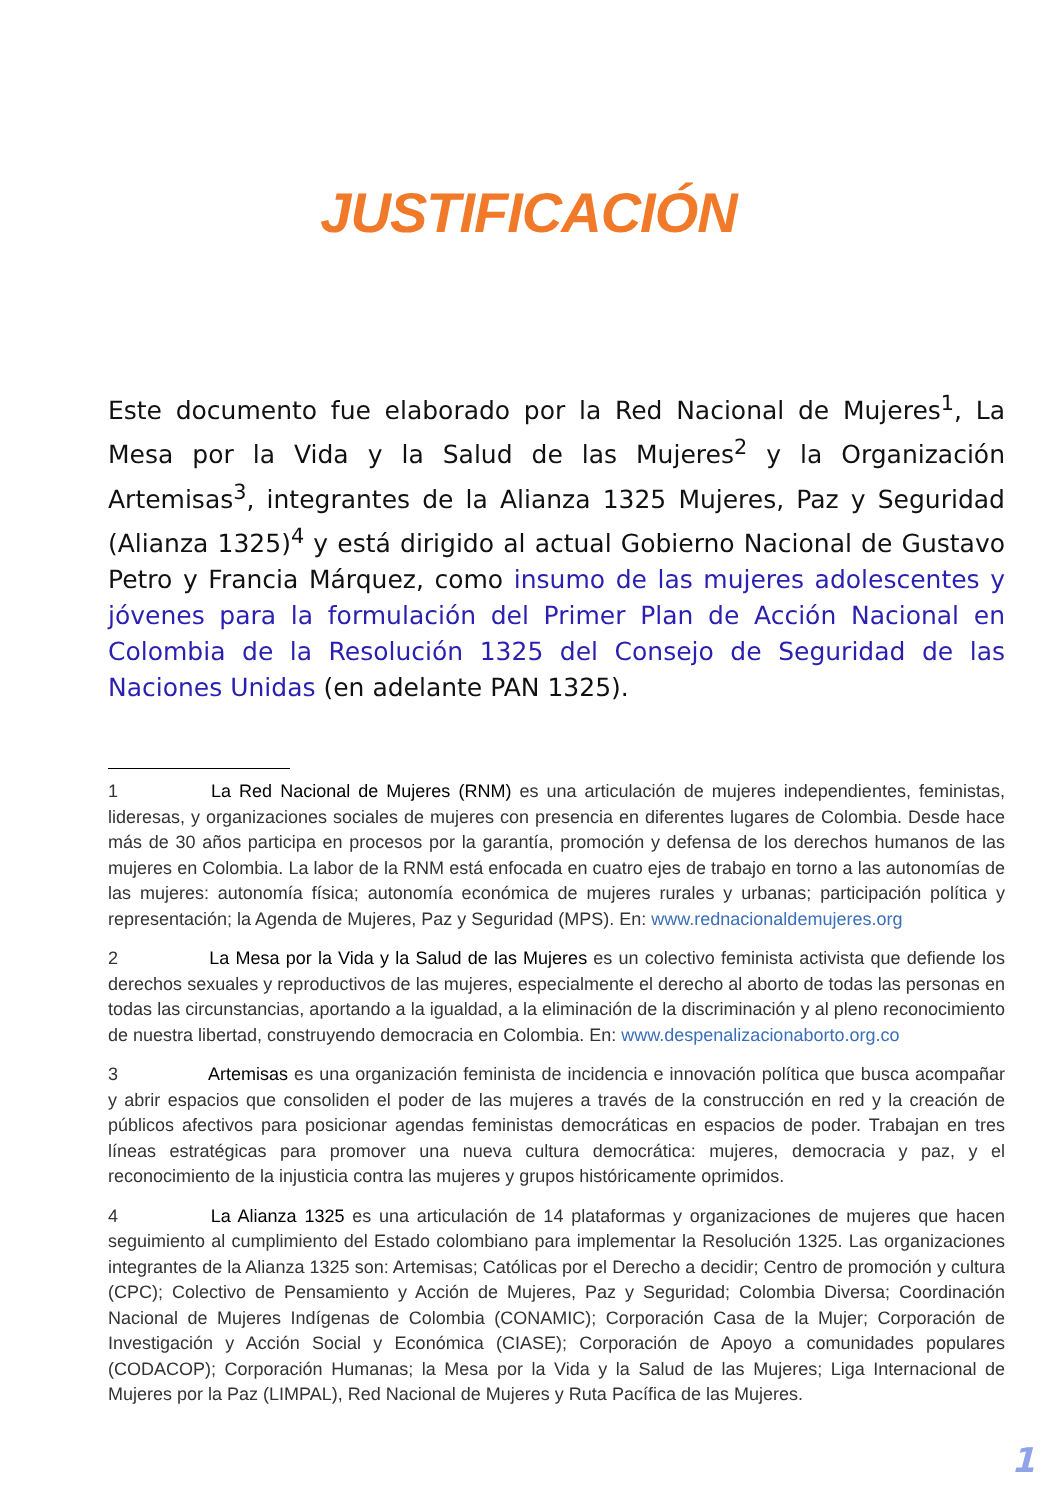JUSTIFICACIÓN
Este documento fue elaborado por la Red Nacional de Mujeres<sup>1</sup>, La Mesa por la Vida y la Salud de las Mujeres<sup>2</sup> y la Organización Artemisas<sup>3</sup>, integrantes de la Alianza 1325 Mujeres, Paz y Seguridad (Alianza 1325)<sup>4</sup> y está dirigido al actual Gobierno Nacional de Gustavo Petro y Francia Márquez, como insumo de las mujeres adolescentes y jóvenes para la formulación del Primer Plan de Acción Nacional en Colombia de la Resolución 1325 del Consejo de Seguridad de las Naciones Unidas (en adelante PAN 1325).
1 La Red Nacional de Mujeres (RNM) es una articulación de mujeres independientes, feministas, lideresas, y organizaciones sociales de mujeres con presencia en diferentes lugares de Colombia. Desde hace más de 30 años participa en procesos por la garantía, promoción y defensa de los derechos humanos de las mujeres en Colombia. La labor de la RNM está enfocada en cuatro ejes de trabajo en torno a las autonomías de las mujeres: autonomía física; autonomía económica de mujeres rurales y urbanas; participación política y representación; la Agenda de Mujeres, Paz y Seguridad (MPS). En: www.rednacionaldemujeres.org
2 La Mesa por la Vida y la Salud de las Mujeres es un colectivo feminista activista que defiende los derechos sexuales y reproductivos de las mujeres, especialmente el derecho al aborto de todas las personas en todas las circunstancias, aportando a la igualdad, a la eliminación de la discriminación y al pleno reconocimiento de nuestra libertad, construyendo democracia en Colombia. En: www.despenalizacionaborto.org.co
3 Artemisas es una organización feminista de incidencia e innovación política que busca acompañar y abrir espacios que consoliden el poder de las mujeres a través de la construcción en red y la creación de públicos afectivos para posicionar agendas feministas democráticas en espacios de poder. Trabajan en tres líneas estratégicas para promover una nueva cultura democrática: mujeres, democracia y paz, y el reconocimiento de la injusticia contra las mujeres y grupos históricamente oprimidos.
4 La Alianza 1325 es una articulación de 14 plataformas y organizaciones de mujeres que hacen seguimiento al cumplimiento del Estado colombiano para implementar la Resolución 1325. Las organizaciones integrantes de la Alianza 1325 son: Artemisas; Católicas por el Derecho a decidir; Centro de promoción y cultura (CPC); Colectivo de Pensamiento y Acción de Mujeres, Paz y Seguridad; Colombia Diversa; Coordinación Nacional de Mujeres Indígenas de Colombia (CONAMIC); Corporación Casa de la Mujer; Corporación de Investigación y Acción Social y Económica (CIASE); Corporación de Apoyo a comunidades populares (CODACOP); Corporación Humanas; la Mesa por la Vida y la Salud de las Mujeres; Liga Internacional de Mujeres por la Paz (LIMPAL), Red Nacional de Mujeres y Ruta Pacífica de las Mujeres.
1